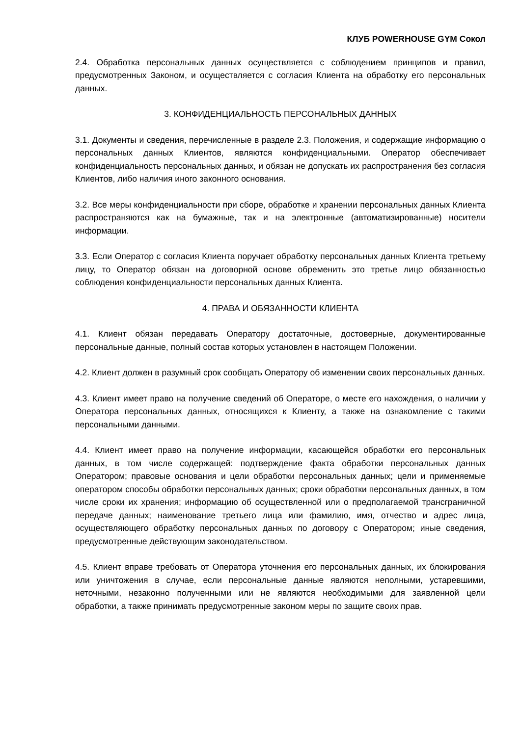КЛУБ POWERHOUSE GYM Сокол
2.4. Обработка персональных данных осуществляется с соблюдением принципов и правил, предусмотренных Законом, и осуществляется с согласия Клиента на обработку его персональных данных.
3. КОНФИДЕНЦИАЛЬНОСТЬ ПЕРСОНАЛЬНЫХ ДАННЫХ
3.1. Документы и сведения, перечисленные в разделе 2.3. Положения, и содержащие информацию о персональных данных Клиентов, являются конфиденциальными. Оператор обеспечивает конфиденциальность персональных данных, и обязан не допускать их распространения без согласия Клиентов, либо наличия иного законного основания.
3.2. Все меры конфиденциальности при сборе, обработке и хранении персональных данных Клиента распространяются как на бумажные, так и на электронные (автоматизированные) носители информации.
3.3. Если Оператор с согласия Клиента поручает обработку персональных данных Клиента третьему лицу, то Оператор обязан на договорной основе обременить это третье лицо обязанностью соблюдения конфиденциальности персональных данных Клиента.
4. ПРАВА И ОБЯЗАННОСТИ КЛИЕНТА
4.1. Клиент обязан передавать Оператору достаточные, достоверные, документированные персональные данные, полный состав которых установлен в настоящем Положении.
4.2. Клиент должен в разумный срок сообщать Оператору об изменении своих персональных данных.
4.3. Клиент имеет право на получение сведений об Операторе, о месте его нахождения, о наличии у Оператора персональных данных, относящихся к Клиенту, а также на ознакомление с такими персональными данными.
4.4. Клиент имеет право на получение информации, касающейся обработки его персональных данных, в том числе содержащей: подтверждение факта обработки персональных данных Оператором; правовые основания и цели обработки персональных данных; цели и применяемые оператором способы обработки персональных данных; сроки обработки персональных данных, в том числе сроки их хранения; информацию об осуществленной или о предполагаемой трансграничной передаче данных; наименование третьего лица или фамилию, имя, отчество и адрес лица, осуществляющего обработку персональных данных по договору с Оператором; иные сведения, предусмотренные действующим законодательством.
4.5. Клиент вправе требовать от Оператора уточнения его персональных данных, их блокирования или уничтожения в случае, если персональные данные являются неполными, устаревшими, неточными, незаконно полученными или не являются необходимыми для заявленной цели обработки, а также принимать предусмотренные законом меры по защите своих прав.